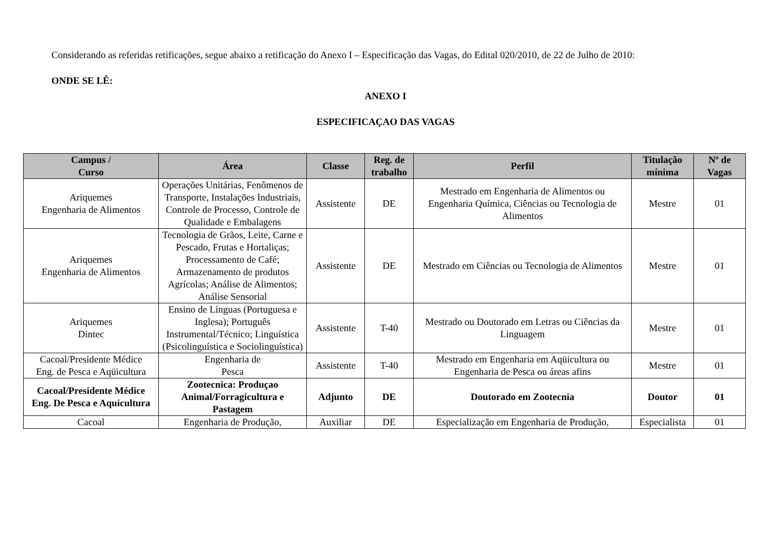Considerando as referidas retificações, segue abaixo a retificação do Anexo I – Especificação das Vagas, do Edital 020/2010, de 22 de Julho de 2010:
ONDE SE LÊ:
ANEXO I
ESPECIFICAÇAO DAS VAGAS
| Campus / Curso | Área | Classe | Reg. de trabalho | Perfil | Titulação mínima | Nº de Vagas |
| --- | --- | --- | --- | --- | --- | --- |
| Ariquemes Engenharia de Alimentos | Operações Unitárias, Fenômenos de Transporte, Instalações Industriais, Controle de Processo, Controle de Qualidade e Embalagens | Assistente | DE | Mestrado em Engenharia de Alimentos ou Engenharia Química, Ciências ou Tecnologia de Alimentos | Mestre | 01 |
| Ariquemes Engenharia de Alimentos | Tecnologia de Grãos, Leite, Carne e Pescado, Frutas e Hortaliças; Processamento de Café; Armazenamento de produtos Agrícolas; Análise de Alimentos; Análise Sensorial | Assistente | DE | Mestrado em Ciências ou Tecnologia de Alimentos | Mestre | 01 |
| Ariquemes Dintec | Ensino de Línguas (Portuguesa e Inglesa); Português Instrumental/Técnico; Linguística (Psicolinguística e Sociolinguística) | Assistente | T-40 | Mestrado ou Doutorado em Letras ou Ciências da Linguagem | Mestre | 01 |
| Cacoal/Presidente Médice Eng. de Pesca e Aqüicultura | Engenharia de Pesca | Assistente | T-40 | Mestrado em Engenharia em Aqüicultura ou Engenharia de Pesca ou áreas afins | Mestre | 01 |
| Cacoal/Presidente Médice Eng. De Pesca e Aquicultura | Zootecnica: Produçao Animal/Forragicultura e Pastagem | Adjunto | DE | Doutorado em Zootecnia | Doutor | 01 |
| Cacoal | Engenharia de Produção, | Auxiliar | DE | Especialização em Engenharia de Produção, | Especialista | 01 |